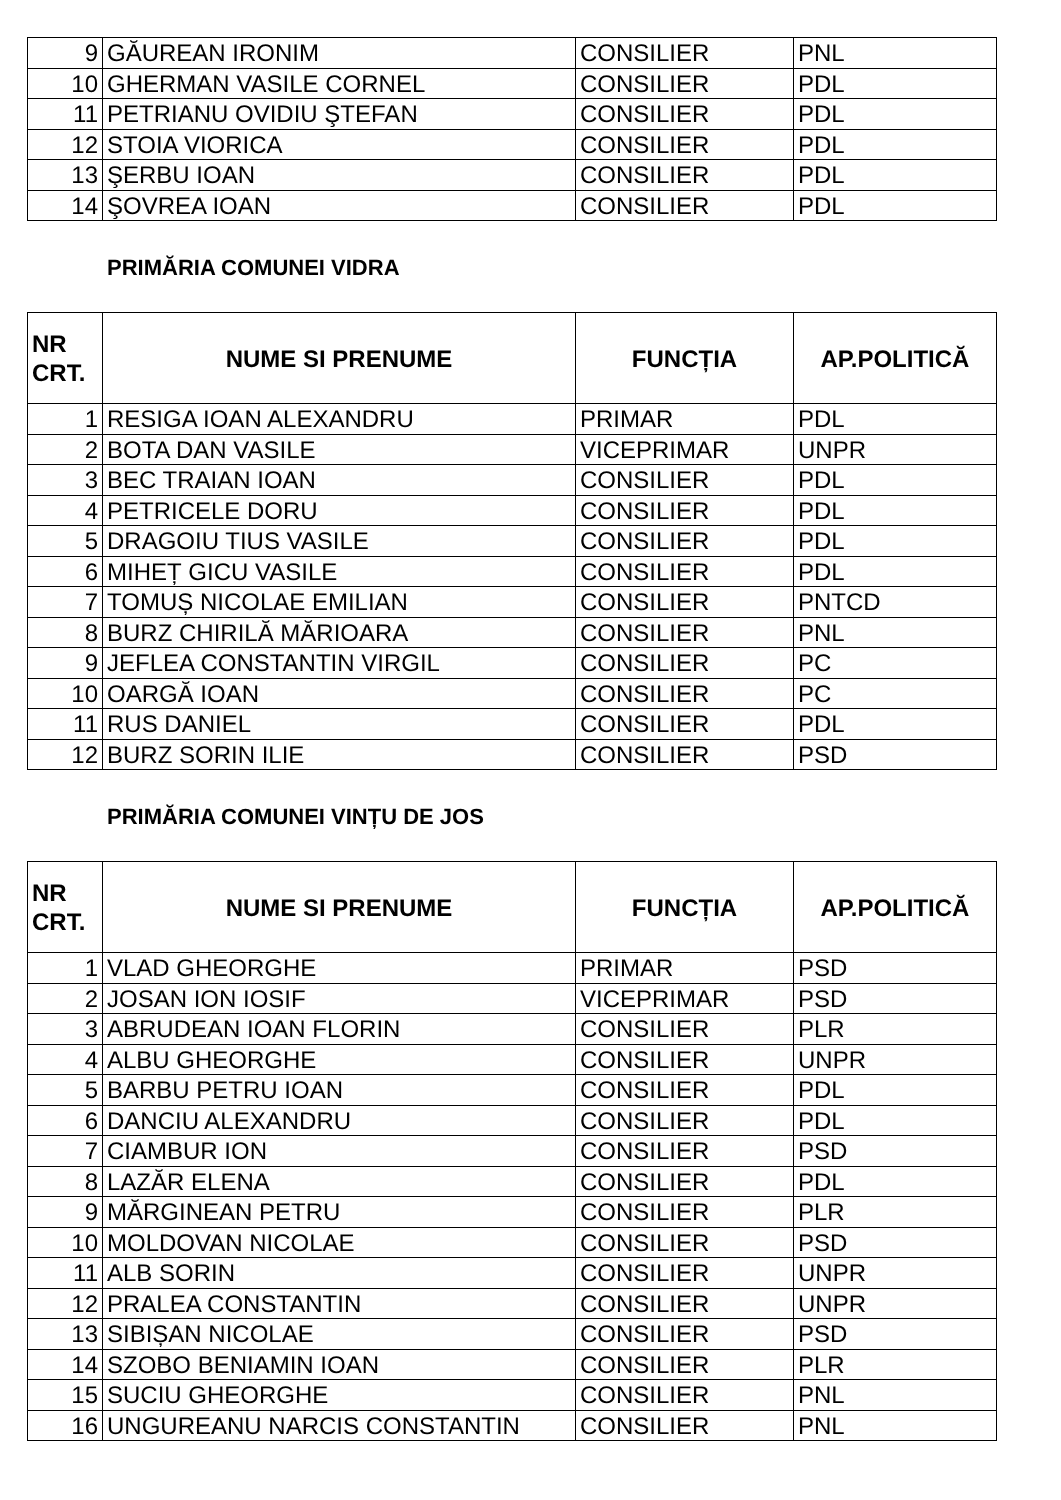| 9 | GĂUREAN IRONIM | CONSILIER | PNL |
| 10 | GHERMAN VASILE CORNEL | CONSILIER | PDL |
| 11 | PETRIANU OVIDIU ŞTEFAN | CONSILIER | PDL |
| 12 | STOIA VIORICA | CONSILIER | PDL |
| 13 | ŞERBU IOAN | CONSILIER | PDL |
| 14 | ŞOVREA IOAN | CONSILIER | PDL |
PRIMĂRIA COMUNEI VIDRA
| NR CRT. | NUME SI PRENUME | FUNCȚIA | AP.POLITICĂ |
| --- | --- | --- | --- |
| 1 | RESIGA IOAN ALEXANDRU | PRIMAR | PDL |
| 2 | BOTA DAN VASILE | VICEPRIMAR | UNPR |
| 3 | BEC TRAIAN IOAN | CONSILIER | PDL |
| 4 | PETRICELE DORU | CONSILIER | PDL |
| 5 | DRAGOIU TIUS VASILE | CONSILIER | PDL |
| 6 | MIHEȚ GICU VASILE | CONSILIER | PDL |
| 7 | TOMUȘ NICOLAE EMILIAN | CONSILIER | PNTCD |
| 8 | BURZ CHIRILĂ MĂRIOARA | CONSILIER | PNL |
| 9 | JEFLEA CONSTANTIN VIRGIL | CONSILIER | PC |
| 10 | OARGĂ IOAN | CONSILIER | PC |
| 11 | RUS DANIEL | CONSILIER | PDL |
| 12 | BURZ SORIN ILIE | CONSILIER | PSD |
PRIMĂRIA COMUNEI VINȚU DE JOS
| NR CRT. | NUME SI PRENUME | FUNCȚIA | AP.POLITICĂ |
| --- | --- | --- | --- |
| 1 | VLAD GHEORGHE | PRIMAR | PSD |
| 2 | JOSAN ION IOSIF | VICEPRIMAR | PSD |
| 3 | ABRUDEAN IOAN FLORIN | CONSILIER | PLR |
| 4 | ALBU GHEORGHE | CONSILIER | UNPR |
| 5 | BARBU PETRU IOAN | CONSILIER | PDL |
| 6 | DANCIU ALEXANDRU | CONSILIER | PDL |
| 7 | CIAMBUR ION | CONSILIER | PSD |
| 8 | LAZĂR ELENA | CONSILIER | PDL |
| 9 | MĂRGINEAN PETRU | CONSILIER | PLR |
| 10 | MOLDOVAN NICOLAE | CONSILIER | PSD |
| 11 | ALB SORIN | CONSILIER | UNPR |
| 12 | PRALEA CONSTANTIN | CONSILIER | UNPR |
| 13 | SIBIȘAN NICOLAE | CONSILIER | PSD |
| 14 | SZOBO BENIAMIN IOAN | CONSILIER | PLR |
| 15 | SUCIU GHEORGHE | CONSILIER | PNL |
| 16 | UNGUREANU NARCIS CONSTANTIN | CONSILIER | PNL |